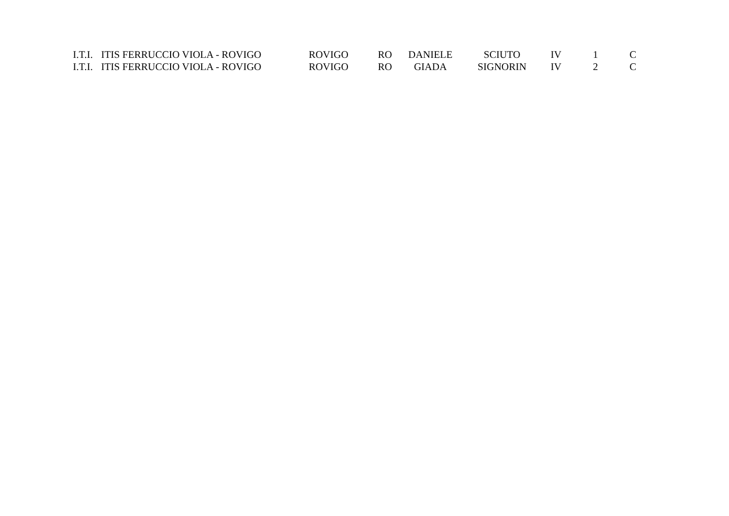| I.T.I. | ITIS FERRUCCIO VIOLA - ROVIGO | ROVIGO | RO | DANIELE | SCIUTO | IV | 1 | C |
| I.T.I. | ITIS FERRUCCIO VIOLA - ROVIGO | ROVIGO | RO | GIADA | SIGNORIN | IV | 2 | C |